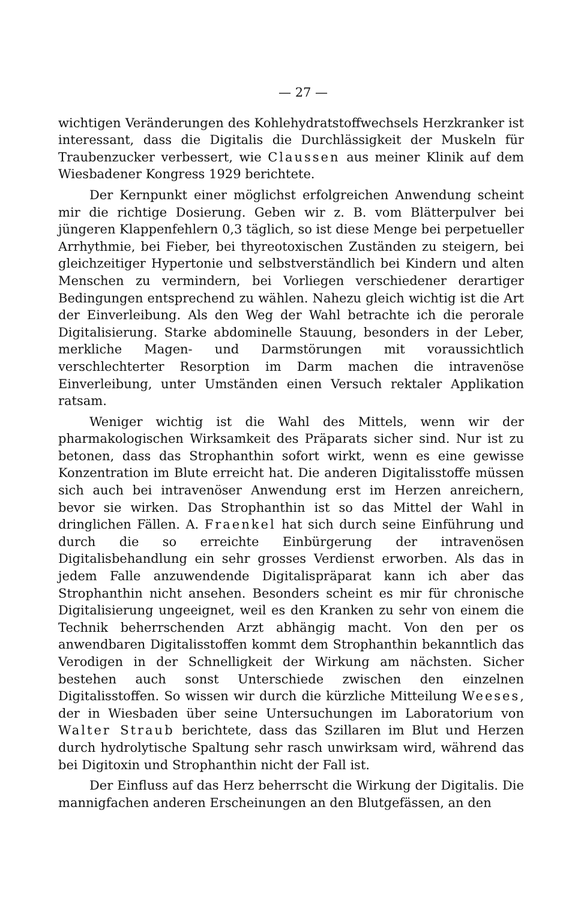— 27 —
wichtigen Veränderungen des Kohlehydratstoffwechsels Herzkranker ist interessant, dass die Digitalis die Durchlässigkeit der Muskeln für Traubenzucker verbessert, wie Claussen aus meiner Klinik auf dem Wiesbadener Kongress 1929 berichtete.
Der Kernpunkt einer möglichst erfolgreichen Anwendung scheint mir die richtige Dosierung. Geben wir z. B. vom Blätterpulver bei jüngeren Klappenfehlern 0,3 täglich, so ist diese Menge bei perpetueller Arrhythmie, bei Fieber, bei thyreotoxischen Zuständen zu steigern, bei gleichzeitiger Hypertonie und selbstverständlich bei Kindern und alten Menschen zu vermindern, bei Vorliegen verschiedener derartiger Bedingungen entsprechend zu wählen. Nahezu gleich wichtig ist die Art der Einverleibung. Als den Weg der Wahl betrachte ich die perorale Digitalisierung. Starke abdominelle Stauung, besonders in der Leber, merkliche Magen- und Darmstörungen mit voraussichtlich verschlechterter Resorption im Darm machen die intravenöse Einverleibung, unter Umständen einen Versuch rektaler Applikation ratsam.
Weniger wichtig ist die Wahl des Mittels, wenn wir der pharmakologischen Wirksamkeit des Präparats sicher sind. Nur ist zu betonen, dass das Strophanthin sofort wirkt, wenn es eine gewisse Konzentration im Blute erreicht hat. Die anderen Digitalisstoffe müssen sich auch bei intravenöser Anwendung erst im Herzen anreichern, bevor sie wirken. Das Strophanthin ist so das Mittel der Wahl in dringlichen Fällen. A. Fraenkel hat sich durch seine Einführung und durch die so erreichte Einbürgerung der intravenösen Digitalisbehandlung ein sehr grosses Verdienst erworben. Als das in jedem Falle anzuwendende Digitalispräparat kann ich aber das Strophanthin nicht ansehen. Besonders scheint es mir für chronische Digitalisierung ungeeignet, weil es den Kranken zu sehr von einem die Technik beherrschenden Arzt abhängig macht. Von den per os anwendbaren Digitalisstoffen kommt dem Strophanthin bekanntlich das Verodigen in der Schnelligkeit der Wirkung am nächsten. Sicher bestehen auch sonst Unterschiede zwischen den einzelnen Digitalisstoffen. So wissen wir durch die kürzliche Mitteilung Weeses, der in Wiesbaden über seine Untersuchungen im Laboratorium von Walter Straub berichtete, dass das Szillaren im Blut und Herzen durch hydrolytische Spaltung sehr rasch unwirksam wird, während das bei Digitoxin und Strophanthin nicht der Fall ist.
Der Einfluss auf das Herz beherrscht die Wirkung der Digitalis. Die mannigfachen anderen Erscheinungen an den Blutgefässen, an den